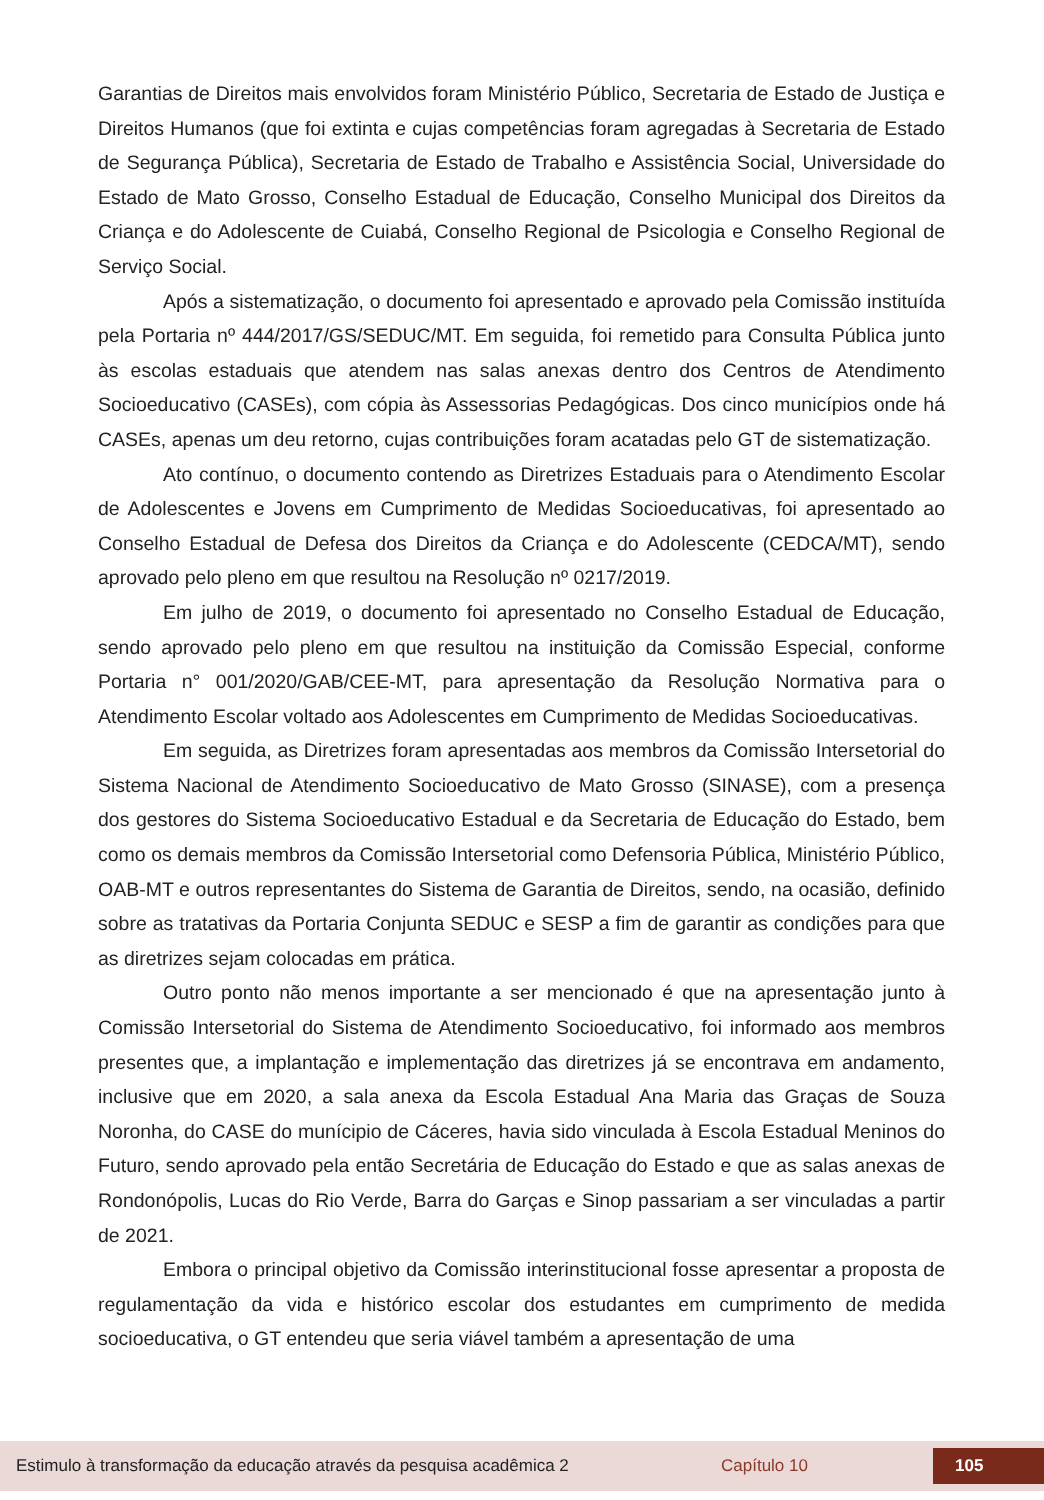Garantias de Direitos mais envolvidos foram Ministério Público, Secretaria de Estado de Justiça e Direitos Humanos (que foi extinta e cujas competências foram agregadas à Secretaria de Estado de Segurança Pública), Secretaria de Estado de Trabalho e Assistência Social, Universidade do Estado de Mato Grosso, Conselho Estadual de Educação, Conselho Municipal dos Direitos da Criança e do Adolescente de Cuiabá, Conselho Regional de Psicologia e Conselho Regional de Serviço Social.
Após a sistematização, o documento foi apresentado e aprovado pela Comissão instituída pela Portaria nº 444/2017/GS/SEDUC/MT. Em seguida, foi remetido para Consulta Pública junto às escolas estaduais que atendem nas salas anexas dentro dos Centros de Atendimento Socioeducativo (CASEs), com cópia às Assessorias Pedagógicas. Dos cinco municípios onde há CASEs, apenas um deu retorno, cujas contribuições foram acatadas pelo GT de sistematização.
Ato contínuo, o documento contendo as Diretrizes Estaduais para o Atendimento Escolar de Adolescentes e Jovens em Cumprimento de Medidas Socioeducativas, foi apresentado ao Conselho Estadual de Defesa dos Direitos da Criança e do Adolescente (CEDCA/MT), sendo aprovado pelo pleno em que resultou na Resolução nº 0217/2019.
Em julho de 2019, o documento foi apresentado no Conselho Estadual de Educação, sendo aprovado pelo pleno em que resultou na instituição da Comissão Especial, conforme Portaria n° 001/2020/GAB/CEE-MT, para apresentação da Resolução Normativa para o Atendimento Escolar voltado aos Adolescentes em Cumprimento de Medidas Socioeducativas.
Em seguida, as Diretrizes foram apresentadas aos membros da Comissão Intersetorial do Sistema Nacional de Atendimento Socioeducativo de Mato Grosso (SINASE), com a presença dos gestores do Sistema Socioeducativo Estadual e da Secretaria de Educação do Estado, bem como os demais membros da Comissão Intersetorial como Defensoria Pública, Ministério Público, OAB-MT e outros representantes do Sistema de Garantia de Direitos, sendo, na ocasião, definido sobre as tratativas da Portaria Conjunta SEDUC e SESP a fim de garantir as condições para que as diretrizes sejam colocadas em prática.
Outro ponto não menos importante a ser mencionado é que na apresentação junto à Comissão Intersetorial do Sistema de Atendimento Socioeducativo, foi informado aos membros presentes que, a implantação e implementação das diretrizes já se encontrava em andamento, inclusive que em 2020, a sala anexa da Escola Estadual Ana Maria das Graças de Souza Noronha, do CASE do munícipio de Cáceres, havia sido vinculada à Escola Estadual Meninos do Futuro, sendo aprovado pela então Secretária de Educação do Estado e que as salas anexas de Rondonópolis, Lucas do Rio Verde, Barra do Garças e Sinop passariam a ser vinculadas a partir de 2021.
Embora o principal objetivo da Comissão interinstitucional fosse apresentar a proposta de regulamentação da vida e histórico escolar dos estudantes em cumprimento de medida socioeducativa, o GT entendeu que seria viável também a apresentação de uma
Estimulo à transformação da educação através da pesquisa acadêmica 2 Capítulo 10 105